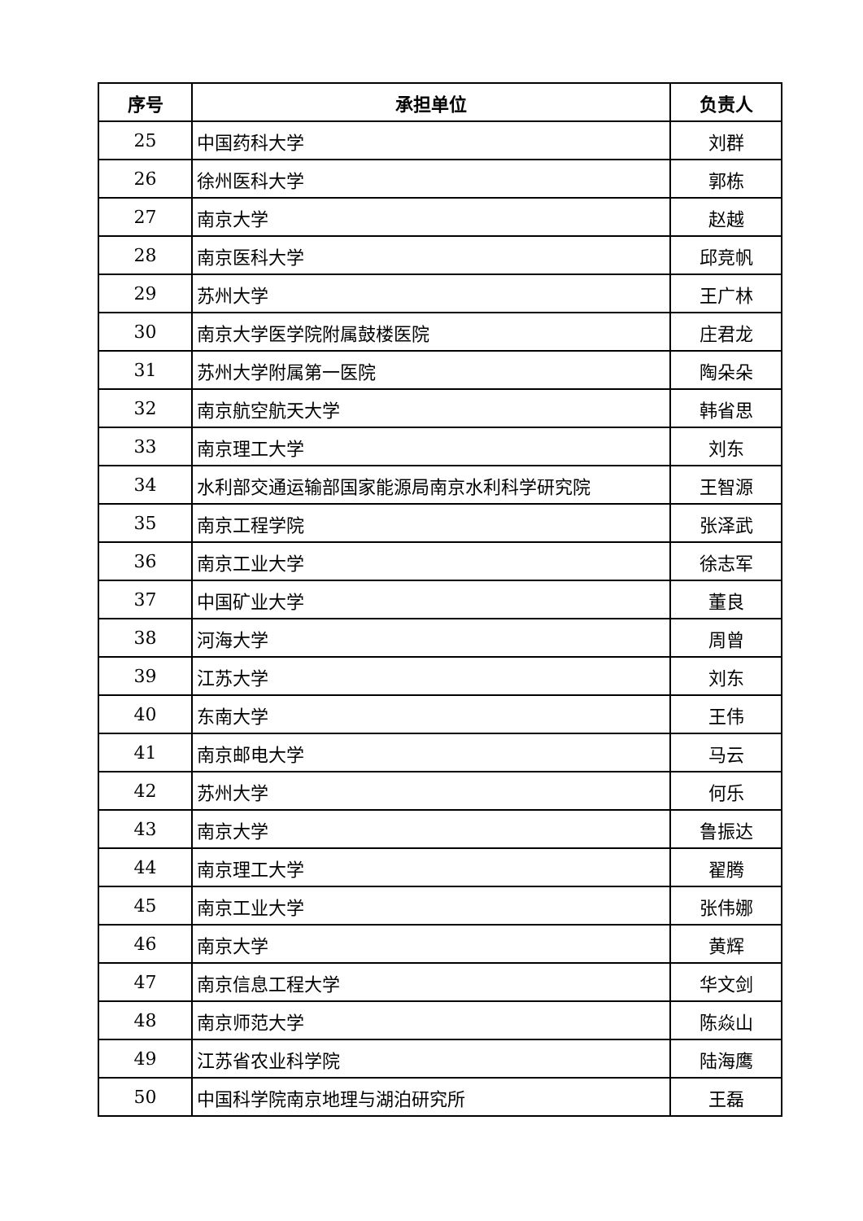| 序号 | 承担单位 | 负责人 |
| --- | --- | --- |
| 25 | 中国药科大学 | 刘群 |
| 26 | 徐州医科大学 | 郭栋 |
| 27 | 南京大学 | 赵越 |
| 28 | 南京医科大学 | 邱竞帆 |
| 29 | 苏州大学 | 王广林 |
| 30 | 南京大学医学院附属鼓楼医院 | 庄君龙 |
| 31 | 苏州大学附属第一医院 | 陶朵朵 |
| 32 | 南京航空航天大学 | 韩省思 |
| 33 | 南京理工大学 | 刘东 |
| 34 | 水利部交通运输部国家能源局南京水利科学研究院 | 王智源 |
| 35 | 南京工程学院 | 张泽武 |
| 36 | 南京工业大学 | 徐志军 |
| 37 | 中国矿业大学 | 董良 |
| 38 | 河海大学 | 周曾 |
| 39 | 江苏大学 | 刘东 |
| 40 | 东南大学 | 王伟 |
| 41 | 南京邮电大学 | 马云 |
| 42 | 苏州大学 | 何乐 |
| 43 | 南京大学 | 鲁振达 |
| 44 | 南京理工大学 | 翟腾 |
| 45 | 南京工业大学 | 张伟娜 |
| 46 | 南京大学 | 黄辉 |
| 47 | 南京信息工程大学 | 华文剑 |
| 48 | 南京师范大学 | 陈焱山 |
| 49 | 江苏省农业科学院 | 陆海鹰 |
| 50 | 中国科学院南京地理与湖泊研究所 | 王磊 |